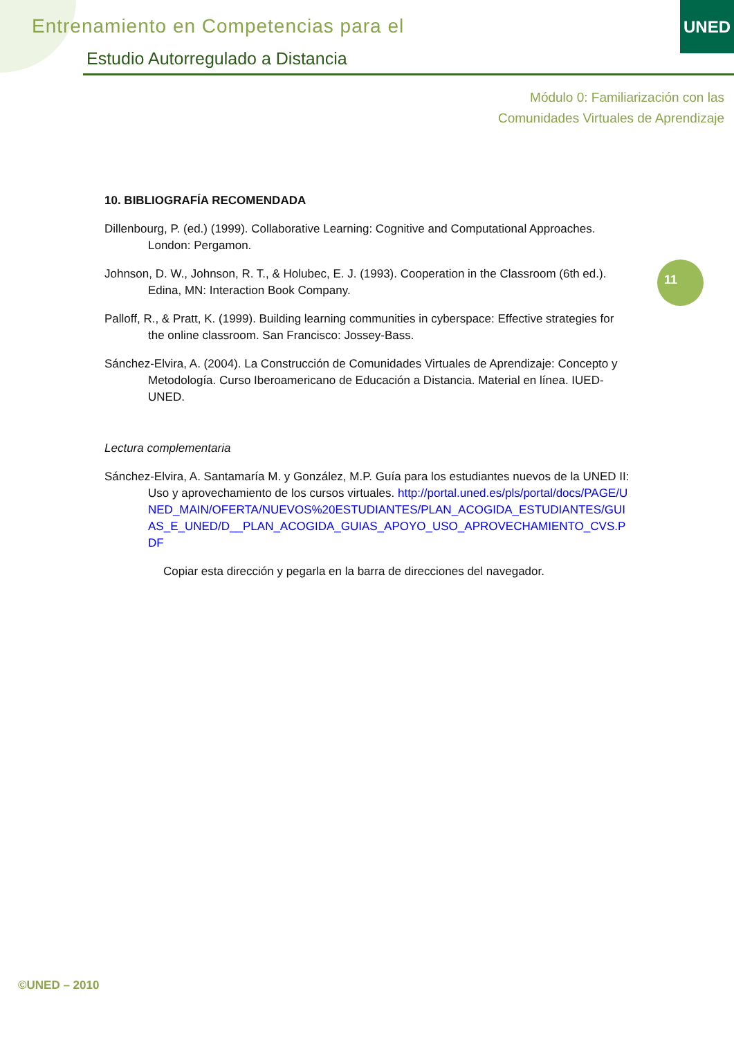Entrenamiento en Competencias para el
Estudio Autorregulado a Distancia
UNED
Módulo 0: Familiarización con las
Comunidades Virtuales de Aprendizaje
11
10. BIBLIOGRAFÍA RECOMENDADA
Dillenbourg, P. (ed.) (1999). Collaborative Learning: Cognitive and Computational Approaches. London: Pergamon.
Johnson, D. W., Johnson, R. T., & Holubec, E. J. (1993). Cooperation in the Classroom (6th ed.). Edina, MN: Interaction Book Company.
Palloff, R., & Pratt, K. (1999). Building learning communities in cyberspace: Effective strategies for the online classroom. San Francisco: Jossey-Bass.
Sánchez-Elvira, A. (2004). La Construcción de Comunidades Virtuales de Aprendizaje: Concepto y Metodología. Curso Iberoamericano de Educación a Distancia. Material en línea. IUED-UNED.
Lectura complementaria
Sánchez-Elvira, A. Santamaría M. y González, M.P. Guía para los estudiantes nuevos de la UNED II: Uso y aprovechamiento de los cursos virtuales. http://portal.uned.es/pls/portal/docs/PAGE/UNED_MAIN/OFERTA/NUEVOS%20ESTUDIANTES/PLAN_ACOGIDA_ESTUDIANTES/GUIAS_E_UNED/D__PLAN_ACOGIDA_GUIAS_APOYO_USO_APROVECHAMIENTO_CVS.PDF
Copiar esta dirección y pegarla en la barra de direcciones del navegador.
©UNED – 2010